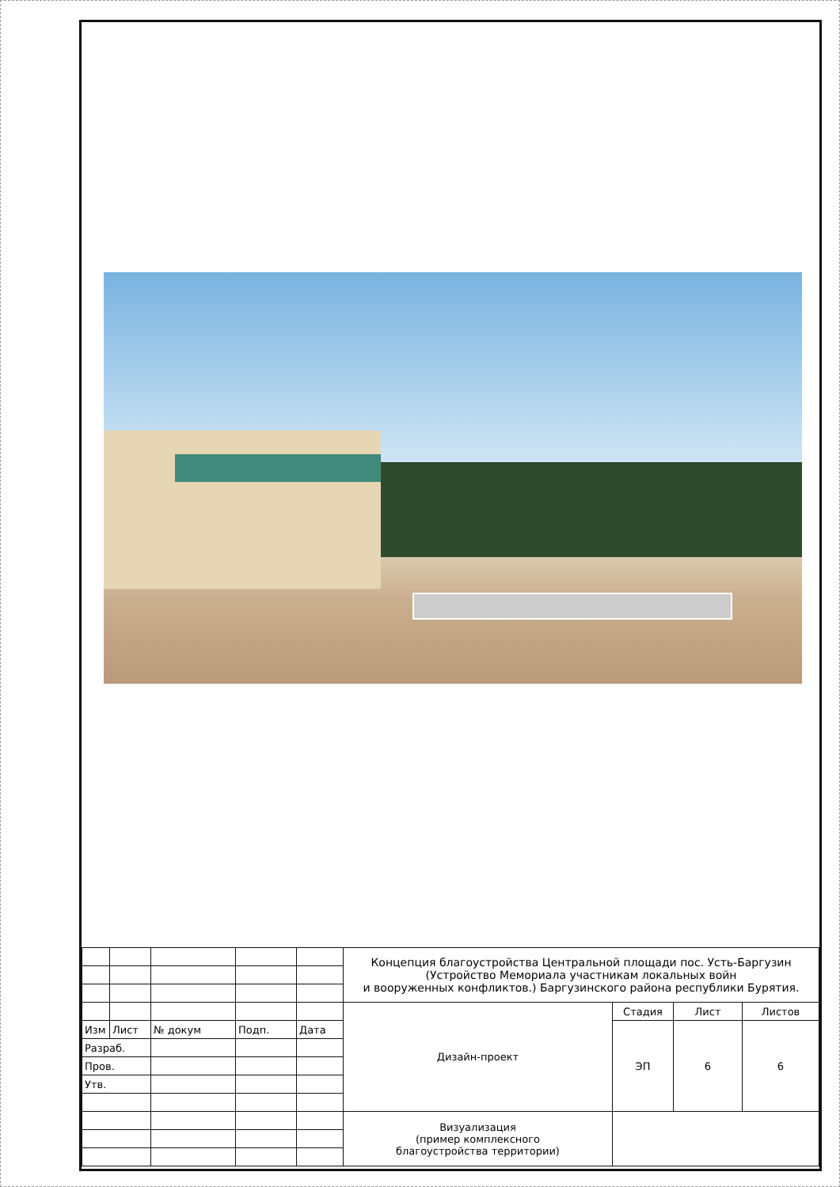| | | | | | Концепция благоустройства Центральной площади пос. Усть-Баргузин (Устройство Мемориала участникам локальных войн и вооруженных конфликтов.) Баргузинского района республики Бурятия. | | | |
| | | | | | Дизайн-проект | Стадия | Лист | Листов |
| Изм | Лист | № докум | Подп. | Дата | | ЭП | 6 | 6 |
| Разраб. | | | | | | | | |
| Пров. | | | | | | | | |
| Утв. | | | | | | | | |
| | | | | | Визуализация (пример комплексного благоустройства территории) | | | |